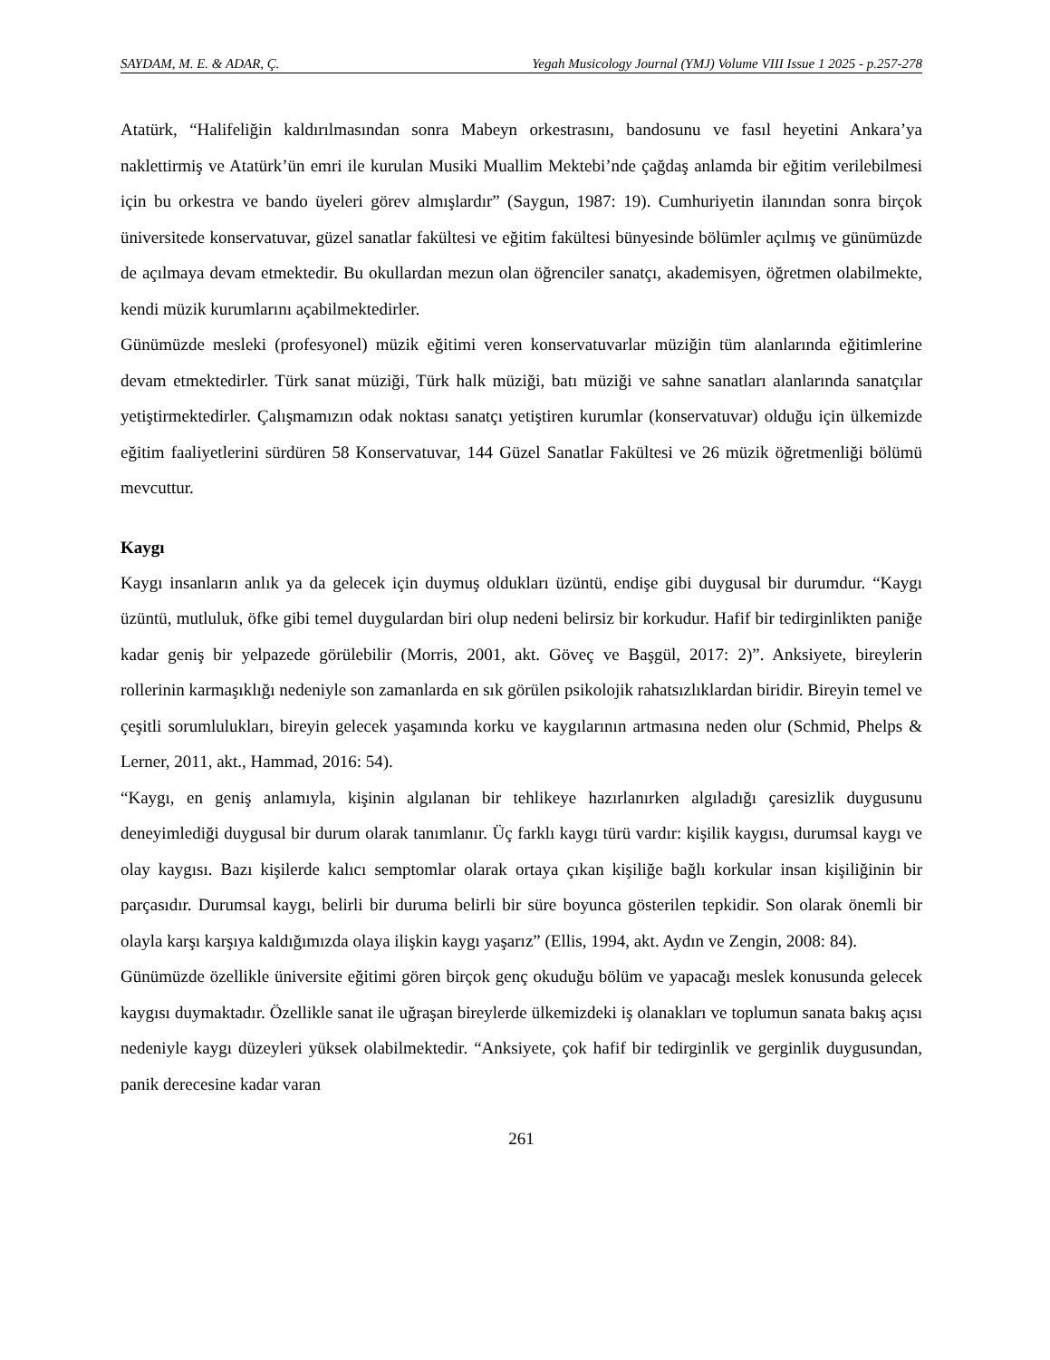SAYDAM, M. E. & ADAR, Ç. Yegah Musicology Journal (YMJ) Volume VIII Issue 1 2025 - p.257-278
Atatürk, “Halifeliğin kaldırılmasından sonra Mabeyn orkestrasını, bandosunu ve fasıl heyetini Ankara’ya naklettirmiş ve Atatürk’ün emri ile kurulan Musiki Muallim Mektebi’nde çağdaş anlamda bir eğitim verilebilmesi için bu orkestra ve bando üyeleri görev almışlardır” (Saygun, 1987: 19). Cumhuriyetin ilanından sonra birçok üniversitede konservatuvar, güzel sanatlar fakültesi ve eğitim fakültesi bünyesinde bölümler açılmış ve günümüzde de açılmaya devam etmektedir. Bu okullardan mezun olan öğrenciler sanatçı, akademisyen, öğretmen olabilmekte, kendi müzik kurumlarını açabilmektedirler.
Günümüzde mesleki (profesyonel) müzik eğitimi veren konservatuvarlar müziğin tüm alanlarında eğitimlerine devam etmektedirler. Türk sanat müziği, Türk halk müziği, batı müziği ve sahne sanatları alanlarında sanatçılar yetiştirmektedirler. Çalışmamızın odak noktası sanatçı yetiştiren kurumlar (konservatuvar) olduğu için ülkemizde eğitim faaliyetlerini sürdüren 58 Konservatuvar, 144 Güzel Sanatlar Fakültesi ve 26 müzik öğretmenliği bölümü mevcuttur.
Kaygı
Kaygı insanların anlık ya da gelecek için duymuş oldukları üzüntü, endişe gibi duygusal bir durumdur. “Kaygı üzüntü, mutluluk, öfke gibi temel duygulardan biri olup nedeni belirsiz bir korkudur. Hafif bir tedirginlikten paniğe kadar geniş bir yelpazede görülebilir (Morris, 2001, akt. Göveç ve Başgül, 2017: 2)”. Anksiyete, bireylerin rollerinin karmaşıklığı nedeniyle son zamanlarda en sık görülen psikolojik rahatsızlıklardan biridir. Bireyin temel ve çeşitli sorumlulukları, bireyin gelecek yaşamında korku ve kaygılarının artmasına neden olur (Schmid, Phelps & Lerner, 2011, akt., Hammad, 2016: 54).
“Kaygı, en geniş anlamıyla, kişinin algılanan bir tehlikeye hazırlanırken algıladığı çaresizlik duygusunu deneyimlediği duygusal bir durum olarak tanımlanır. Üç farklı kaygı türü vardır: kişilik kaygısı, durumsal kaygı ve olay kaygısı. Bazı kişilerde kalıcı semptomlar olarak ortaya çıkan kişiliğe bağlı korkular insan kişiliğinin bir parçasıdır. Durumsal kaygı, belirli bir duruma belirli bir süre boyunca gösterilen tepkidir. Son olarak önemli bir olayla karşı karşıya kaldığımızda olaya ilişkin kaygı yaşarız” (Ellis, 1994, akt. Aydın ve Zengin, 2008: 84).
Günümüzde özellikle üniversite eğitimi gören birçok genç okuduğu bölüm ve yapacağı meslek konusunda gelecek kaygısı duymaktadır. Özellikle sanat ile uğraşan bireylerde ülkemizdeki iş olanakları ve toplumun sanata bakış açısı nedeniyle kaygı düzeyleri yüksek olabilmektedir. “Anksiyete, çok hafif bir tedirginlik ve gerginlik duygusundan, panik derecesine kadar varan
261